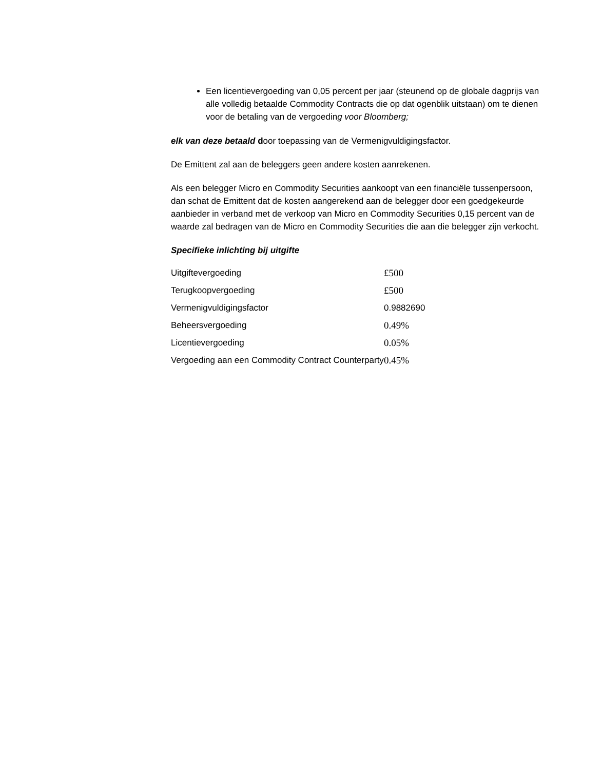Een licentievergoeding van 0,05 percent per jaar (steunend op de globale dagprijs van alle volledig betaalde Commodity Contracts die op dat ogenblik uitstaan) om te dienen voor de betaling van de vergoeding voor Bloomberg;
elk van deze betaald door toepassing van de Vermenigvuldigingsfactor.
De Emittent zal aan de beleggers geen andere kosten aanrekenen.
Als een belegger Micro en Commodity Securities aankoopt van een financiële tussenpersoon, dan schat de Emittent dat de kosten aangerekend aan de belegger door een goedgekeurde aanbieder in verband met de verkoop van Micro en Commodity Securities 0,15 percent van de waarde zal bedragen van de Micro en Commodity Securities die aan die belegger zijn verkocht.
Specifieke inlichting bij uitgifte
| Uitgiftevergoeding | £500 |
| Terugkoopvergoeding | £500 |
| Vermenigvuldigingsfactor | 0.9882690 |
| Beheersvergoeding | 0.49% |
| Licentievergoeding | 0.05% |
| Vergoeding aan een Commodity Contract Counterparty | 0.45% |